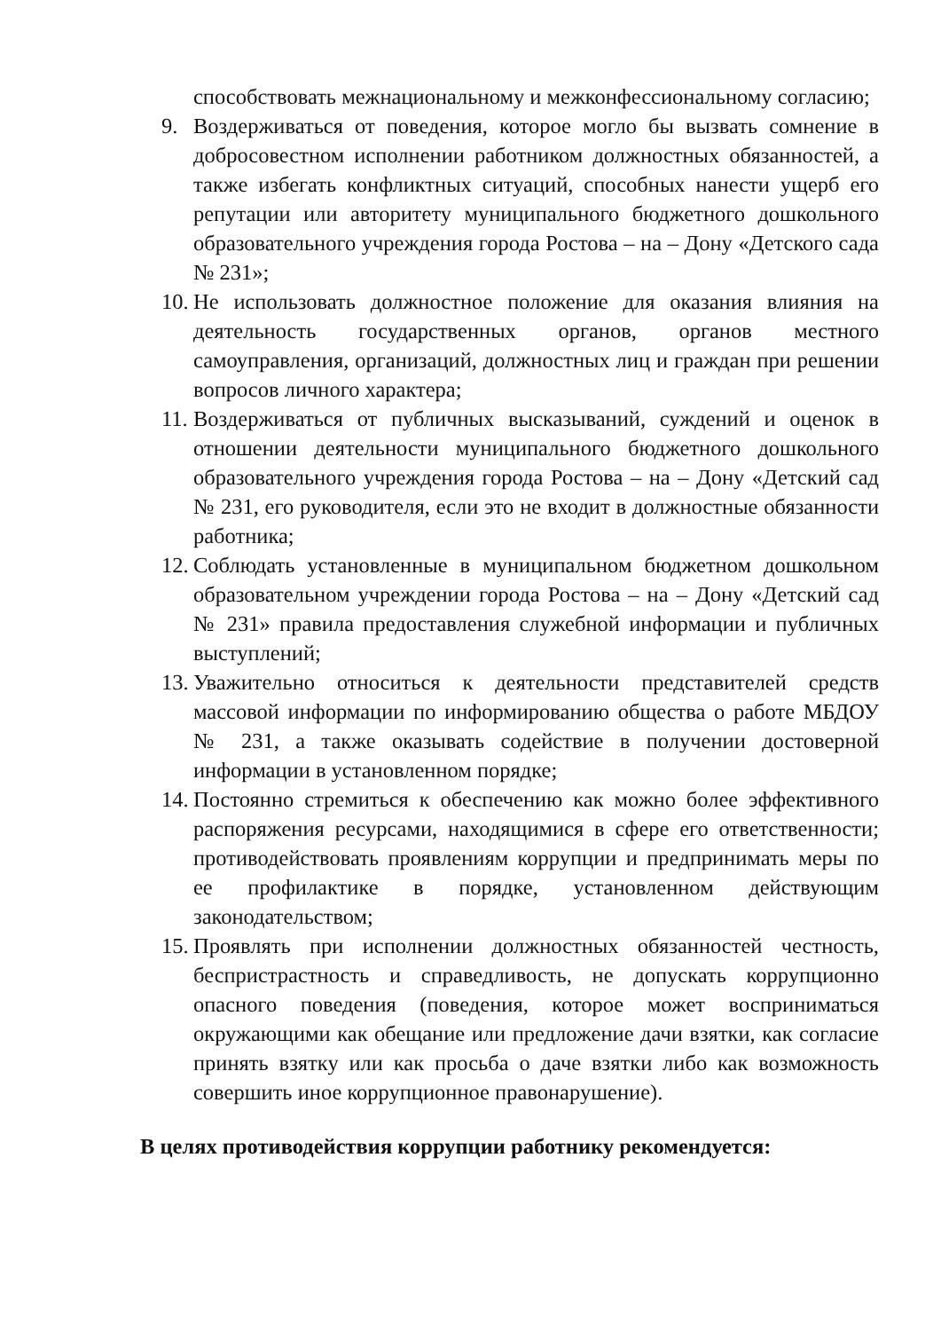способствовать межнациональному и межконфессиональному согласию;
9. Воздерживаться от поведения, которое могло бы вызвать сомнение в добросовестном исполнении работником должностных обязанностей, а также избегать конфликтных ситуаций, способных нанести ущерб его репутации или авторитету муниципального бюджетного дошкольного образовательного учреждения города Ростова – на – Дону «Детского сада № 231»;
10. Не использовать должностное положение для оказания влияния на деятельность государственных органов, органов местного самоуправления, организаций, должностных лиц и граждан при решении вопросов личного характера;
11. Воздерживаться от публичных высказываний, суждений и оценок в отношении деятельности муниципального бюджетного дошкольного образовательного учреждения города Ростова – на – Дону «Детский сад № 231, его руководителя, если это не входит в должностные обязанности работника;
12. Соблюдать установленные в муниципальном бюджетном дошкольном образовательном учреждении города Ростова – на – Дону «Детский сад № 231» правила предоставления служебной информации и публичных выступлений;
13. Уважительно относиться к деятельности представителей средств массовой информации по информированию общества о работе МБДОУ № 231, а также оказывать содействие в получении достоверной информации в установленном порядке;
14. Постоянно стремиться к обеспечению как можно более эффективного распоряжения ресурсами, находящимися в сфере его ответственности; противодействовать проявлениям коррупции и предпринимать меры по ее профилактике в порядке, установленном действующим законодательством;
15. Проявлять при исполнении должностных обязанностей честность, беспристрастность и справедливость, не допускать коррупционно опасного поведения (поведения, которое может восприниматься окружающими как обещание или предложение дачи взятки, как согласие принять взятку или как просьба о даче взятки либо как возможность совершить иное коррупционное правонарушение).
В целях противодействия коррупции работнику рекомендуется: